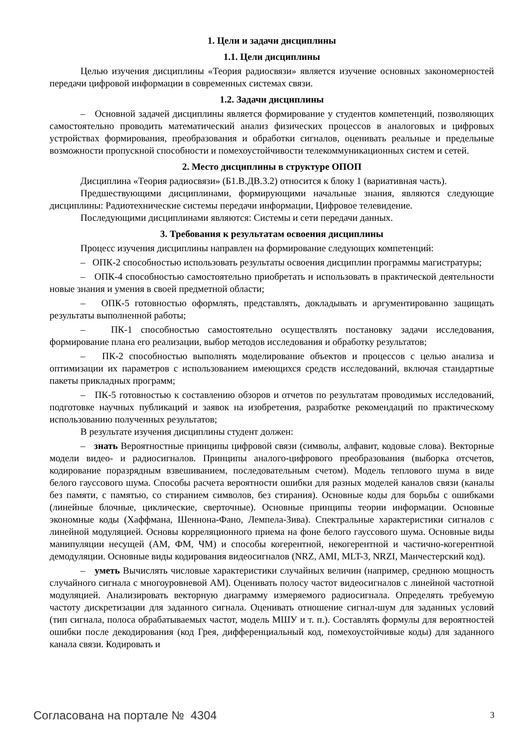1. Цели и задачи дисциплины
1.1. Цели дисциплины
Целью изучения дисциплины «Теория радиосвязи» является изучение основных закономерностей передачи цифровой информации в современных системах связи.
1.2. Задачи дисциплины
– Основной задачей дисциплины является формирование у студентов компетенций, позволяющих самостоятельно проводить математический анализ физических процессов в аналоговых и цифровых устройствах формирования, преобразования и обработки сигналов, оценивать реальные и предельные возможности пропускной способности и помехоустойчивости телекоммуникационных систем и сетей.
2. Место дисциплины в структуре ОПОП
Дисциплина «Теория радиосвязи» (Б1.В.ДВ.3.2) относится к блоку 1 (вариативная часть).
Предшествующими дисциплинами, формирующими начальные знания, являются следующие дисциплины: Радиотехнические системы передачи информации, Цифровое телевидение.
Последующими дисциплинами являются: Системы и сети передачи данных.
3. Требования к результатам освоения дисциплины
Процесс изучения дисциплины направлен на формирование следующих компетенций:
– ОПК-2 способностью использовать результаты освоения дисциплин программы магистратуры;
– ОПК-4 способностью самостоятельно приобретать и использовать в практической деятельности новые знания и умения в своей предметной области;
– ОПК-5 готовностью оформлять, представлять, докладывать и аргументированно защищать результаты выполненной работы;
– ПК-1 способностью самостоятельно осуществлять постановку задачи исследования, формирование плана его реализации, выбор методов исследования и обработку результатов;
– ПК-2 способностью выполнять моделирование объектов и процессов с целью анализа и оптимизации их параметров с использованием имеющихся средств исследований, включая стандартные пакеты прикладных программ;
– ПК-5 готовностью к составлению обзоров и отчетов по результатам проводимых исследований, подготовке научных публикаций и заявок на изобретения, разработке рекомендаций по практическому использованию полученных результатов;
В результате изучения дисциплины студент должен:
– знать Вероятностные принципы цифровой связи (символы, алфавит, кодовые слова). Векторные модели видео- и радиосигналов. Принципы аналого-цифрового преобразования (выборка отсчетов, кодирование поразрядным взвешиванием, последовательным счетом). Модель теплового шума в виде белого гауссового шума. Способы расчета вероятности ошибки для разных моделей каналов связи (каналы без памяти, с памятью, со стиранием символов, без стирания). Основные коды для борьбы с ошибками (линейные блочные, циклические, сверточные). Основные принципы теории информации. Основные экономные коды (Хаффмана, Шеннона-Фано, Лемпела-Зива). Спектральные характеристики сигналов с линейной модуляцией. Основы корреляционного приема на фоне белого гауссового шума. Основные виды манипуляции несущей (АМ, ФМ, ЧМ) и способы когерентной, некогерентной и частично-когерентной демодуляции. Основные виды кодирования видеосигналов (NRZ, AMI, MLT-3, NRZI, Манчестерский код).
– уметь Вычислять числовые характеристики случайных величин (например, среднюю мощность случайного сигнала с многоуровневой АМ). Оценивать полосу частот видеосигналов с линейной частотной модуляцией. Анализировать векторную диаграмму измеряемого радиосигнала. Определять требуемую частоту дискретизации для заданного сигнала. Оценивать отношение сигнал-шум для заданных условий (тип сигнала, полоса обрабатываемых частот, модель МШУ и т. п.). Составлять формулы для вероятностей ошибки после декодирования (код Грея, дифференциальный код, помехоустойчивые коды) для заданного канала связи. Кодировать и
Согласована на портале № 4304 3